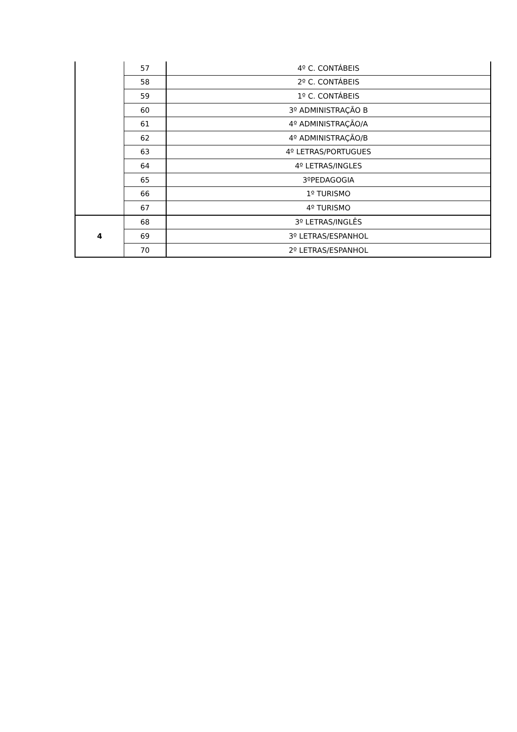| | 57 | 4º C. CONTÁBEIS |
| | 58 | 2º C. CONTÁBEIS |
| | 59 | 1º C. CONTÁBEIS |
| | 60 | 3º ADMINISTRAÇÃO B |
| | 61 | 4º ADMINISTRAÇÃO/A |
| | 62 | 4º ADMINISTRAÇÃO/B |
| | 63 | 4º LETRAS/PORTUGUES |
| | 64 | 4º LETRAS/INGLES |
| | 65 | 3ºPEDAGOGIA |
| | 66 | 1º TURISMO |
| | 67 | 4º TURISMO |
| 4 | 68 | 3º LETRAS/INGLÊS |
| | 69 | 3º LETRAS/ESPANHOL |
| | 70 | 2º LETRAS/ESPANHOL |